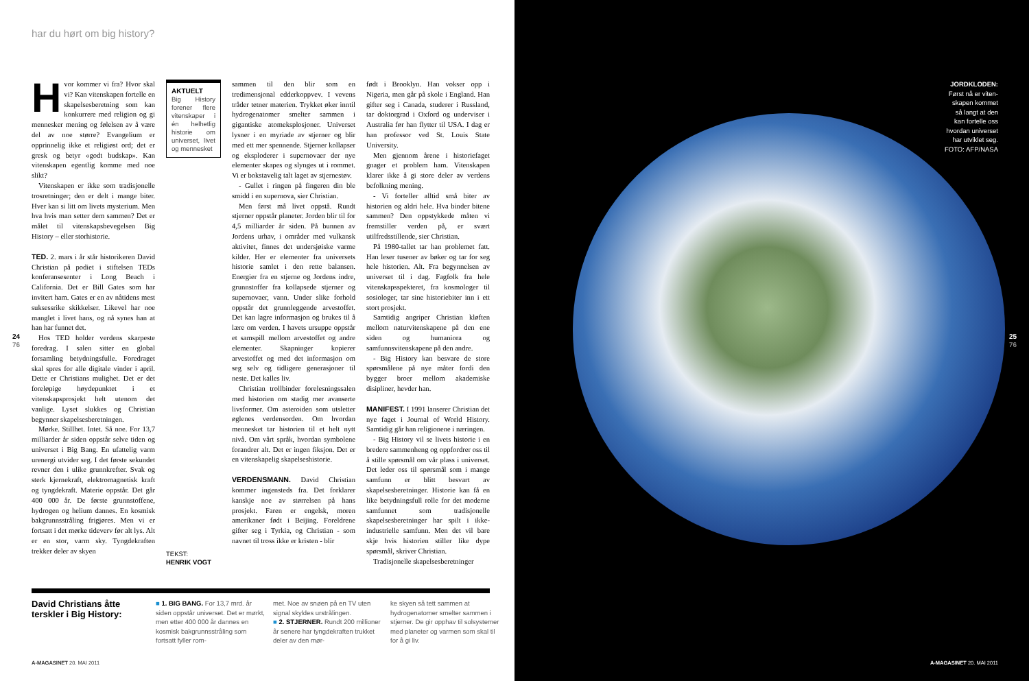har du hørt om big history?
H
vor kommer vi fra? Hvor skal vi? Kan vitenskapen fortelle en skapelsesberetning som kan konkurrere med religion og gi mennesker mening og følelsen av å være del av noe større? Evangelium er opprinnelig ikke et religiøst ord; det er gresk og betyr «godt budskap». Kan vitenskapen egentlig komme med noe slikt?
Vitenskapen er ikke som tradisjonelle trosretninger; den er delt i mange biter. Hver kan si litt om livets mysterium. Men hva hvis man setter dem sammen? Det er målet til vitenskapsbevegelsen Big History – eller storhistorie.
TED. 2. mars i år står historikeren David Christian på podiet i stiftelsen TEDs konferansesenter i Long Beach i California. Det er Bill Gates som har invitert ham. Gates er en av nåtidens mest suksessrike skikkelser. Likevel har noe manglet i livet hans, og nå synes han at han har funnet det.
Hos TED holder verdens skarpeste foredrag. I salen sitter en global forsamling betydningsfulle. Foredraget skal spres for alle digitale vinder i april. Dette er Christians mulighet. Det er det foreløpige høydepunktet i et vitenskapsprosjekt helt utenom det vanlige. Lyset slukkes og Christian begynner skapelsesberetningen.
Mørke. Stillhet. Intet. Så noe. For 13,7 milliarder år siden oppstår selve tiden og universet i Big Bang. En ufattelig varm urenergi utvider seg. I det første sekundet revner den i ulike grunnkrefter. Svak og sterk kjernekraft, elektromagnetisk kraft og tyngdekraft. Materie oppstår. Det går 400 000 år. De første grunnstoffene, hydrogen og helium dannes. En kosmisk bakgrunnsstråling frigjøres. Men vi er fortsatt i det mørke tideverv før alt lys. Alt er en stor, varm sky. Tyngdekraften trekker deler av skyen
AKTUELT
Big History forener flere vitenskaper i én helhetlig historie om universet, livet og mennesket
TEKST:
HENRIK VOGT
sammen til den blir som en tredimensjonal edderkoppvev. I vevens tråder tetner materien. Trykket øker inntil hydrogenatomer smelter sammen i gigantiske atomeksplosjoner. Universet lysner i en myriade av stjerner og blir med ett mer spennende. Stjerner kollapser og eksploderer i supernovaer der nye elementer skapes og slynges ut i rommet. Vi er bokstavelig talt laget av stjernestøv.
- Gullet i ringen på fingeren din ble smidd i en supernova, sier Christian.
Men først må livet oppstå. Rundt stjerner oppstår planeter. Jorden blir til for 4,5 milliarder år siden. På bunnen av Jordens urhav, i områder med vulkansk aktivitet, finnes det undersjøiske varme kilder. Her er elementer fra universets historie samlet i den rette balansen. Energier fra en stjerne og Jordens indre, grunnstoffer fra kollapsede stjerner og supernovaer, vann. Under slike forhold oppstår det grunnleggende arvestoffet. Det kan lagre informasjon og brukes til å lære om verden. I havets ursuppe oppstår et samspill mellom arvestoffet og andre elementer. Skapninger kopierer arvestoffet og med det informasjon om seg selv og tidligere generasjoner til neste. Det kalles liv.
Christian trollbinder forelesningssalen med historien om stadig mer avanserte livsformer. Om asteroiden som utsletter øglenes verdensorden. Om hvordan mennesket tar historien til et helt nytt nivå. Om vårt språk, hvordan symbolene forandrer alt. Det er ingen fiksjon. Det er en vitenskapelig skapelseshistorie.
VERDENSMANN. David Christian kommer ingensteds fra. Det forklarer kanskje noe av størrelsen på hans prosjekt. Faren er engelsk, moren amerikaner født i Beijing. Foreldrene gifter seg i Tyrkia, og Christian - som navnet til tross ikke er kristen - blir
født i Brooklyn. Han vokser opp i Nigeria, men går på skole i England. Han gifter seg i Canada, studerer i Russland, tar doktorgrad i Oxford og underviser i Australia før han flytter til USA. I dag er han professor ved St. Louis State University.
Men gjennom årene i historiefaget gnager et problem ham. Vitenskapen klarer ikke å gi store deler av verdens befolkning mening.
- Vi forteller alltid små biter av historien og aldri hele. Hva binder bitene sammen? Den oppstykkede måten vi fremstiller verden på, er svært utilfredsstillende, sier Christian.
På 1980-tallet tar han problemet fatt. Han leser tusener av bøker og tar for seg hele historien. Alt. Fra begynnelsen av universet til i dag. Fagfolk fra hele vitenskapsspekteret, fra kosmologer til sosiologer, tar sine historiebiter inn i ett stort prosjekt.
Samtidig angriper Christian kløften mellom naturvitenskapene på den ene siden og humaniora og samfunnsvitenskapene på den andre.
- Big History kan besvare de store spørsmålene på nye måter fordi den bygger broer mellom akademiske disipliner, hevder han.
MANIFEST. I 1991 lanserer Christian det nye faget i Journal of World History. Samtidig går han religionene i næringen.
- Big History vil se livets historie i en bredere sammenheng og oppfordrer oss til å stille spørsmål om vår plass i universet. Det leder oss til spørsmål som i mange samfunn er blitt besvart av skapelsesberetninger. Historie kan få en like betydningsfull rolle for det moderne samfunnet som tradisjonelle skapelsesberetninger har spilt i ikke-industrielle samfunn. Men det vil bare skje hvis historien stiller like dype spørsmål, skriver Christian.
Tradisjonelle skapelsesberetninger
24
76
David Christians åtte terskler i Big History:
■ 1. BIG BANG. For 13,7 mrd. år siden oppstår universet. Det er mørkt, men etter 400 000 år dannes en kosmisk bakgrunnsstråling som fortsatt fyller rom-
met. Noe av snøen på en TV uten signal skyldes urstrålingen.
■ 2. STJERNER. Rundt 200 millioner år senere har tyngdekraften trukket deler av den mør-
ke skyen så tett sammen at hydrogenatomer smelter sammen i stjerner. De gir opphav til solsystemer med planeter og varmen som skal til for å gi liv.
A-MAGASINET 20. MAI 2011
JORDKLODEN:
Først nå er viten-
skapen kommet
så langt at den
kan fortelle oss
hvordan universet
har utviklet seg.
FOTO: AFP/NASA
25
76
A-MAGASINET 20. MAI 2011